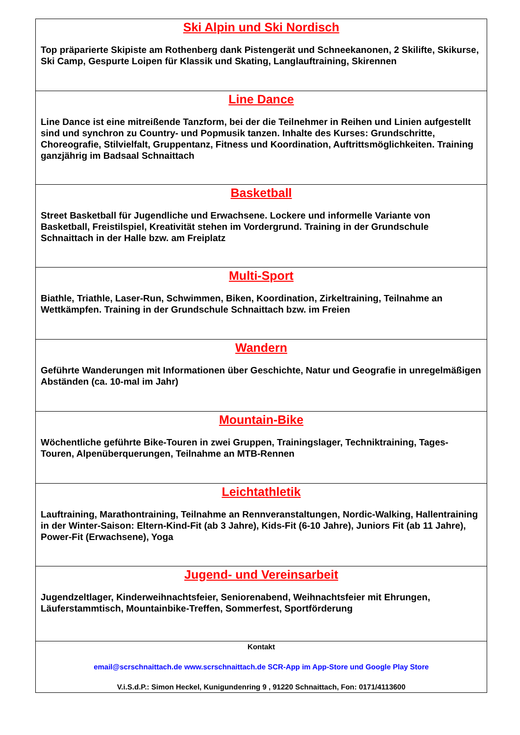| Ski Alpin und Ski Nordisch Top präparierte Skipiste am Rothenberg dank Pistengerät und Schneekanonen, 2 Skilifte, Skikurse, Ski Camp, Gespurte Loipen für Klassik und Skating, Langlauftraining, Skirennen |
| Line Dance Line Dance ist eine mitreißende Tanzform, bei der die Teilnehmer in Reihen und Linien aufgestellt sind und synchron zu Country- und Popmusik tanzen. Inhalte des Kurses: Grundschritte, Choreografie, Stilvielfalt, Gruppentanz, Fitness und Koordination, Auftrittsmöglichkeiten. Training ganzjährig im Badsaal Schnaittach |
| Basketball Street Basketball für Jugendliche und Erwachsene. Lockere und informelle Variante von Basketball, Freistilspiel, Kreativität stehen im Vordergrund. Training in der Grundschule Schnaittach in der Halle bzw. am Freiplatz |
| Multi-Sport Biathle, Triathle, Laser-Run, Schwimmen, Biken, Koordination, Zirkeltraining, Teilnahme an Wettkämpfen. Training in der Grundschule Schnaittach bzw. im Freien |
| Wandern Geführte Wanderungen mit Informationen über Geschichte, Natur und Geografie in unregelmäßigen Abständen (ca. 10-mal im Jahr) |
| Mountain-Bike Wöchentliche geführte Bike-Touren in zwei Gruppen, Trainingslager, Techniktraining, Tages-Touren, Alpenüberquerungen, Teilnahme an MTB-Rennen |
| Leichtathletik Lauftraining, Marathontraining, Teilnahme an Rennveranstaltungen, Nordic-Walking, Hallentraining in der Winter-Saison: Eltern-Kind-Fit (ab 3 Jahre), Kids-Fit (6-10 Jahre), Juniors Fit (ab 11 Jahre), Power-Fit (Erwachsene), Yoga |
| Jugend- und Vereinsarbeit Jugendzeltlager, Kinderweihnachtsfeier, Seniorenabend, Weihnachtsfeier mit Ehrungen, Läuferstammtisch, Mountainbike-Treffen, Sommerfest, Sportförderung |
| Kontakt email@scrschnaittach.de www.scrschnaittach.de SCR-App im App-Store und Google Play Store V.i.S.d.P.: Simon Heckel, Kunigundenring 9 , 91220 Schnaittach, Fon: 0171/4113600 |